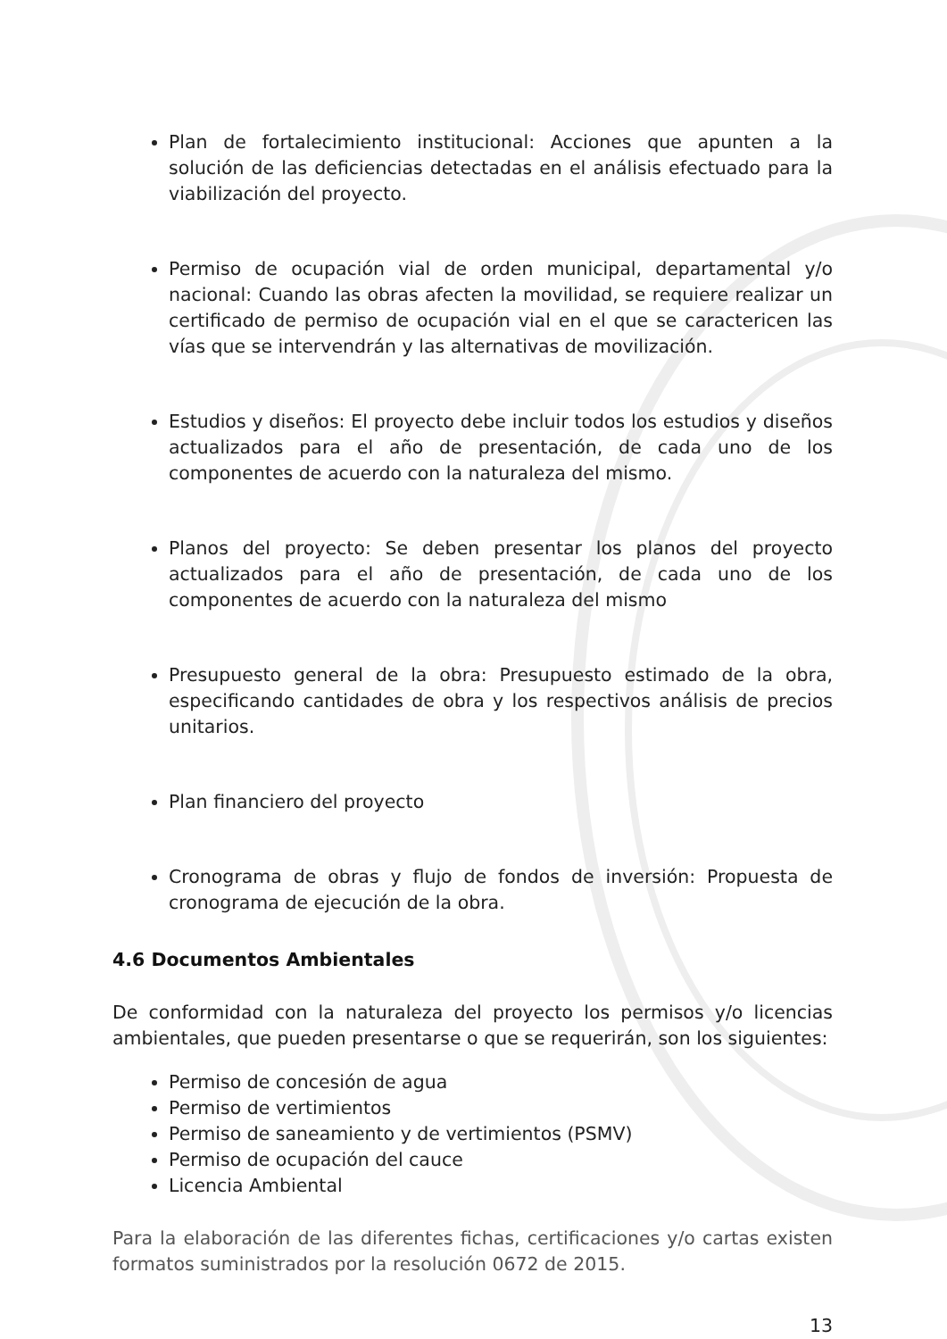Plan de fortalecimiento institucional: Acciones que apunten a la solución de las deficiencias detectadas en el análisis efectuado para la viabilización del proyecto.
Permiso de ocupación vial de orden municipal, departamental y/o nacional: Cuando las obras afecten la movilidad, se requiere realizar un certificado de permiso de ocupación vial en el que se caractericen las vías que se intervendrán y las alternativas de movilización.
Estudios y diseños: El proyecto debe incluir todos los estudios y diseños actualizados para el año de presentación, de cada uno de los componentes de acuerdo con la naturaleza del mismo.
Planos del proyecto: Se deben presentar los planos del proyecto actualizados para el año de presentación, de cada uno de los componentes de acuerdo con la naturaleza del mismo
Presupuesto general de la obra: Presupuesto estimado de la obra, especificando cantidades de obra y los respectivos análisis de precios unitarios.
Plan financiero del proyecto
Cronograma de obras y flujo de fondos de inversión: Propuesta de cronograma de ejecución de la obra.
4.6 Documentos Ambientales
De conformidad con la naturaleza del proyecto los permisos y/o licencias ambientales, que pueden presentarse o que se requerirán, son los siguientes:
Permiso de concesión de agua
Permiso de vertimientos
Permiso de saneamiento y de vertimientos (PSMV)
Permiso de ocupación del cauce
Licencia Ambiental
Para la elaboración de las diferentes fichas, certificaciones y/o cartas existen formatos suministrados por la resolución 0672 de 2015.
13